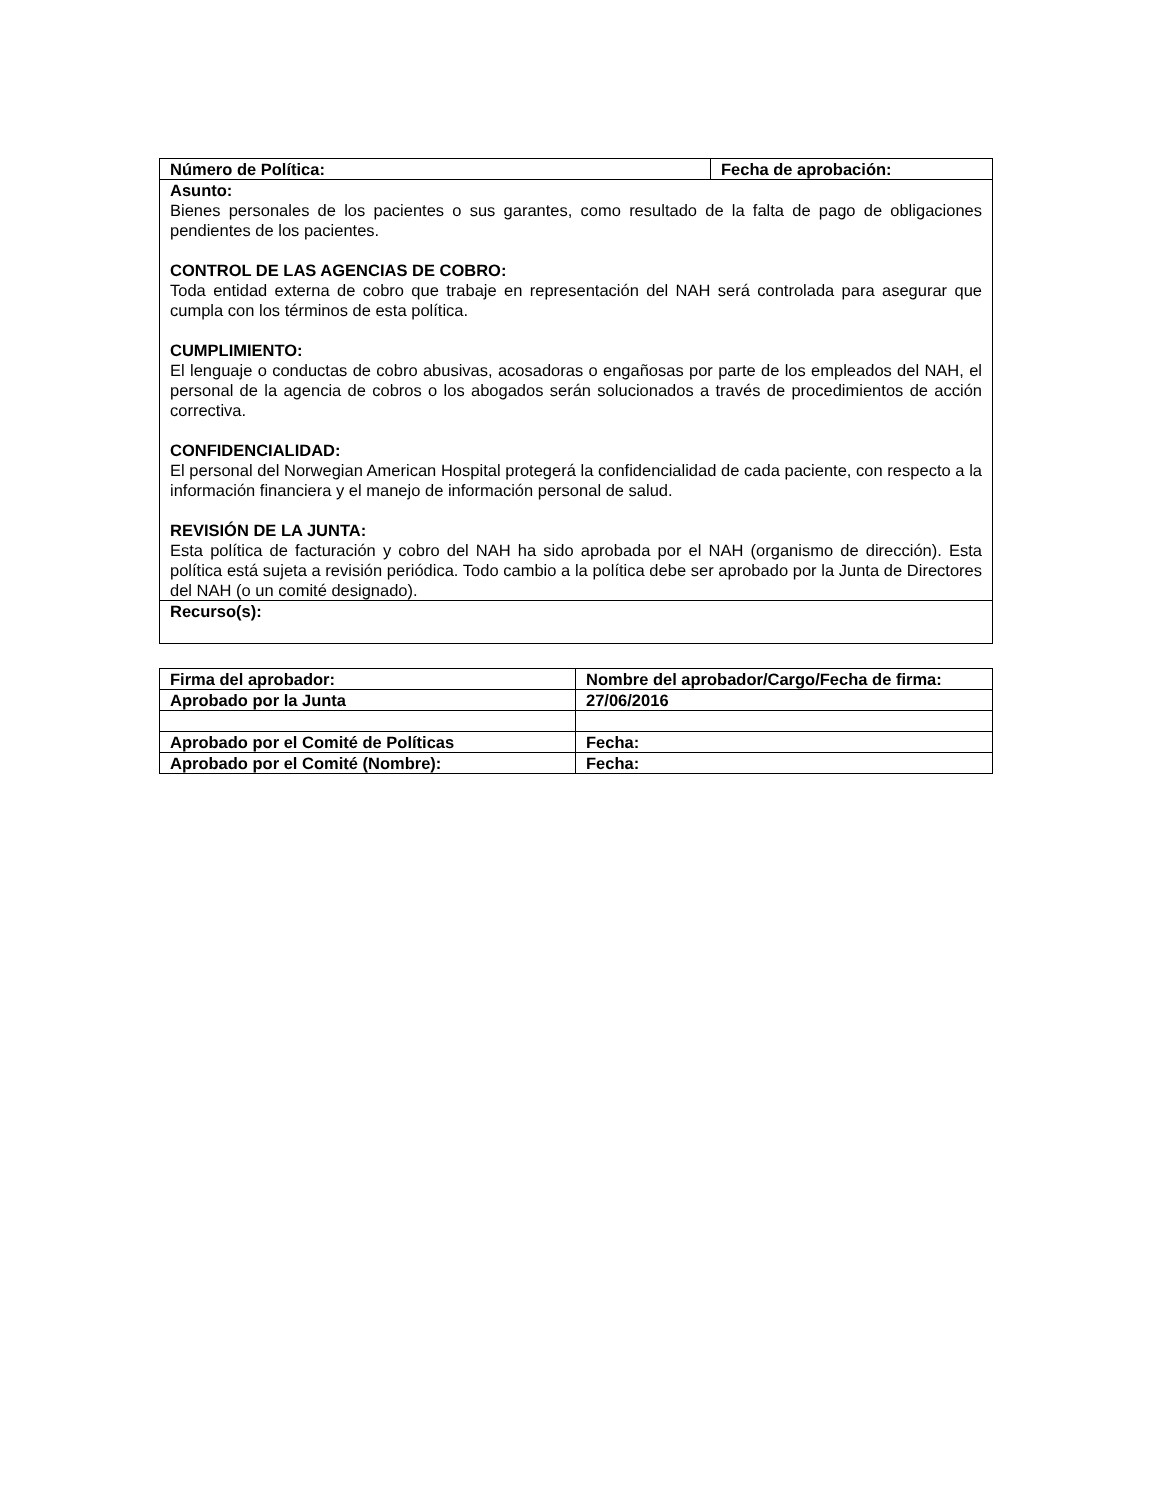| Número de Política: | Fecha de aprobación: |
| Asunto: | |
| Bienes personales de los pacientes o sus garantes, como resultado de la falta de pago de obligaciones pendientes de los pacientes. CONTROL DE LAS AGENCIAS DE COBRO: Toda entidad externa de cobro que trabaje en representación del NAH será controlada para asegurar que cumpla con los términos de esta política. CUMPLIMIENTO: El lenguaje o conductas de cobro abusivas, acosadoras o engañosas por parte de los empleados del NAH, el personal de la agencia de cobros o los abogados serán solucionados a través de procedimientos de acción correctiva. CONFIDENCIALIDAD: El personal del Norwegian American Hospital protegerá la confidencialidad de cada paciente, con respecto a la información financiera y el manejo de información personal de salud. REVISIÓN DE LA JUNTA: Esta política de facturación y cobro del NAH ha sido aprobada por el NAH (organismo de dirección). Esta política está sujeta a revisión periódica. Todo cambio a la política debe ser aprobado por la Junta de Directores del NAH (o un comité designado). | |
| Recurso(s): | |
| Firma del aprobador: | Nombre del aprobador/Cargo/Fecha de firma: |
| Aprobado por la Junta | 27/06/2016 |
| Aprobado por el Comité de Políticas | Fecha: |
| Aprobado por el Comité (Nombre): | Fecha: |